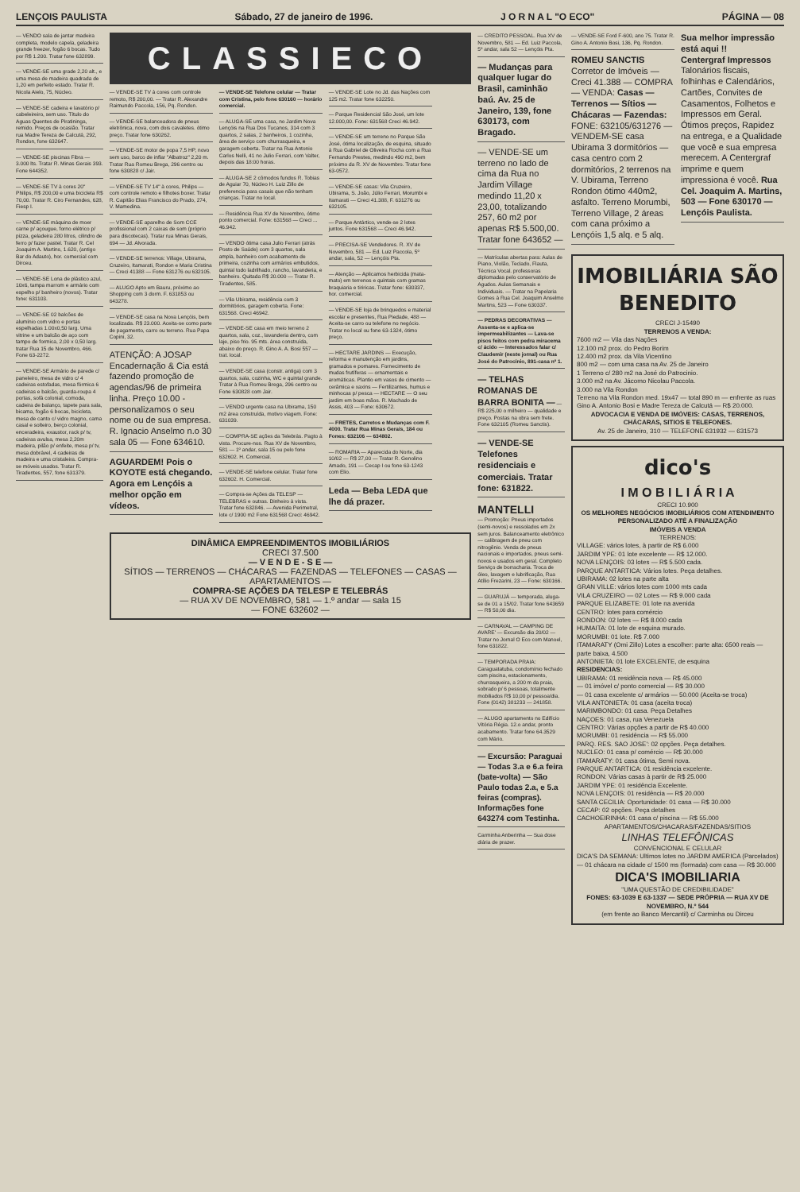LENÇOIS PAULISTA Sábado, 27 de janeiro de 1996. J O R N A L "O ECO" PÁGINA — 08
— VENDO sala de jantar madeira completa, modelo capela, geladeira grande freezer, fogão 6 bocas. Tudo por R$ 1.200. Tratar fone 632899.
— VENDE-SE uma grade 2,20 alt., e uma mesa de madeira quadrada de 1,20 em perfeito estado. Tratar R. Nicola Aielo, 75, Núcleo.
— VENDE-SE cadeira e lavatório p/ cabeleireiro, sem uso. Título do Aguas Quentes de Piratininga, remido. Preços de ocasião. Tratar rua Madre Tereza de Calcutá, 292, Rondon, fone 632647.
— VENDE-SE piscinas Fibra — 3.000 lts. Tratar R. Minas Gerais 393. Fone 644352.
— VENDE-SE TV à cores 20" Philips, R$ 200,00 e uma bicicleta R$ 70,00. Tratar R. Ciro Fernandes, 628, Fiesp I.
— VENDE-SE máquina de moer carne p/ açougue, forno elétrico p/ pizza, geladeira 280 litros, cilindro de ferro p/ fazer pastel. Tratar R. Cel Joaquim A. Martins, 1.620, (antigo Bar do Adauto), hor. comercial com Dirceu.
— VENDE-SE Lona de plástico azul, 10x6, tampa marrom e armário com espelho p/ banheiro (novos). Tratar fone: 631103.
— VENDE-SE 02 balcões de alumínio com vidro e portas espelhadas 1.00x0,50 larg. Uma vitrine e um balcão de aço com tampo de formica, 2,00 x 0,50 larg. tratar Rua 15 de Novembro, 466. Fone 63-2272.
— VENDE-SE Armário de parede c/ paneleiro, mesa de vidro c/ 4 cadeiras estofadas, mesa fórmica 6 cadeiras e balcão, guarda-roupa 4 portas, sofá colonial, comoda, cadeira de balanço, tapete para sala, bicama, fogão 6 bocas, bicicleta, mesa de canto c/ vidro magno, cama casal e solteiro, berço colonial, enceradeira, exaustor, rack p/ tv, cadeiras avulsa, mesa 2,20m madeira, pilão p/ enfeite, mesa p/ tv, mesa dobrável, 4 cadeiras de madeira e uma cristaleira. Compra-se móveis usados. Tratar R. Tiradentes, 557, fone 631379.
CLASSIECO
— VENDE-SE TV à cores com controle remoto, R$ 200,00. — Tratar R. Alexandre Raimundo Paccola, 156, Pq. Rondon.
— VENDE-SE balanceadora de pneus eletrônica, nova, com dois cavaletes. ótimo preço. Tratar fone 630262.
— VENDE-SE motor de popa 7,5 HP, novo sem uso, barco de inflar "Albatroz" 2,20 m. Tratar Rua Romeu Brega, 296 centro ou fone 630828 c/ Jair.
— VENDE-SE TV 14" à cores, Philips — com controle remoto e filhotes boxer. Tratar R. Capitão Elias Francisco do Prado, 274, V. Mamedina.
— VENDE-SE aparelho de Som CCE profissional com 2 caixas de som (próprio para discotecas). Tratar rua Minas Gerais, 694 — Jd. Alvorada.
— VENDE-SE terrenos: Village, Ubirama, Cruzeiro, Itamarati, Rondon e Maria Cristina — Creci 41388 — Fone 631276 ou 632105.
— ALUGO Apto em Bauru, próximo ao Shopping com 3 dorm. F. 631853 ou 643278.
— VENDE-SE casa na Nova Lençóis, bem localizada. R$ 23.000. Aceita-se como parte de pagamento, carro ou terreno. Rua Papa Copini, 32.
ATENÇÃO: A JOSAP Encadernação & Cia está fazendo promoção de agendas/96 de primeira linha. Preço 10.00 - personalizamos o seu nome ou de sua empresa. R. Ignacio Anselmo n.o 30 sala 05 — Fone 634610.
AGUARDEM! Pois o KOYOTE está chegando. Agora em Lençóis a melhor opção em vídeos.
— VENDE-SE Telefone celular — Tratar com Cristina, pelo fone 630160 — horário comercial.
— ALUGA-SE uma casa, no Jardim Nova Lençóis na Rua Dos Tucanos, 314 com 3 quartos, 2 salas, 2 banheiros, 1 cozinha, área de serviço com churrasqueira, e garagem coberta. Tratar na Rua Antonio Carlos Nelli, 41 no Julio Ferrari, com Valter, depois das 18:00 horas.
— ALUGA-SE 2 cômodos fundos R. Tobias de Aguiar 70, Núcleo H. Luiz Zillo de preferencia para casais que não tenham crianças. Tratar no local.
— Residência Rua XV de Novembro, ótimo ponto comercial. Fone: 631568 — Creci ... 46.942.
— VENDO ótima casa Julio Ferrari (atrás Posto de Saúde) com 3 quartos, sala ampla, banheiro com acabamento de primeira, cozinha com armários embutidos, quintal todo ladrilhado, rancho, lavanderia, e banheiro. Quitada R$ 20.000 — Tratar R. Tiradentes, 585.
— Vila Ubirama, residência com 3 dormitórios, garagem coberta. Fone: 631568. Creci 46942.
— VENDE-SE casa em meio terreno 2 quartos, sala, coz., lavanderia dentro, com laje, piso frio. 95 mts. área construída, abaixo do preço. R. Gino A. A. Bosi 557 — trat. local.
— VENDE-SE casa (constr. antiga) com 3 quartos, sala, cozinha, WC e quintal grande. Tratar à Rua Romeu Brega, 296 centro ou Fone 630828 com Jair.
— VENDO urgente casa na Ubirama, 150 m2 área construída, motivo viagem. Fone: 631039.
— COMPRA-SE ações da Telebrás. Pagto à vista. Procure-nos. Rua XV de Novembro, 581 — 1º andar, sala 15 ou pelo fone 632602. H. Comercial.
— VENDE-SE telefone celular. Tratar fone 632602. H. Comercial.
— Compra-se Ações da TELESP — TELEBRAS e outras. Dinheiro à vista. Tratar fone 632846. — Avenida Perimetral, lote c/ 1900 m2 Fone 631568 Creci: 46942.
— VENDE-SE Lote no Jd. das Nações com 125 m2. Tratar fone 632250.
— Parque Residencial São José, um lote 12.000,00. Fone: 631568 Creci 46.942.
— VENDE-SE um terreno no Parque São José, ótima localização, de esquina, situado à Rua Gabriel de Oliveira Rocha com a Rua Fernando Prestes, medindo 490 m2, bem próximo da R. XV de Novembro. Tratar fone 63-0572.
— VENDE-SE casas: Vila Cruzeiro, Ubirama, S. João, Júlio Ferrari, Morumbi e Itamarati — Creci 41.388, F. 631276 ou 632105.
— Parque Antártico, vende-se 2 lotes juntos. Fone 631568 — Creci 46.942.
— PRECISA-SE Vendedores. R. XV de Novembro, 581 — Ed. Luiz Paccola, 5º andar, sala, 52 — Lençóis Pta.
— Atenção — Aplicamos herbicida (mata-mato) em terrenos e quintais com gramas braquiaria e tiriricas. Tratar fone: 630337, hor. comercial.
— VENDE-SE loja de brinquedos e material escolar e presentes, Rua Piedade, 488 — Aceita-se carro ou telefone no negócio. Tratar no local ou fone 63-1324, ótimo preço.
— HECTARE JARDINS — Execução, reforma e manutenção em jardins, gramados e pomares. Fornecimento de mudas frutíferas — ornamentais e aromáticas. Plantio em vasos de cimento — cerâmica e xaxins — Fertilizantes, humus e minhocas p/ pesca — HECTARE — O seu jardim em boas mãos. R. Machado de Assis, 403 — Fone: 630672.
— FRETES, Carretos e Mudanças com F. 4000. Tratar Rua Minas Gerais, 184 ou Fones: 632106 — 634802.
— ROMARIA — Aparecida do Norte, dia 10/02 — R$ 27,00 — Tratar R. Genolino Amado, 191 — Cecap I ou fone 63-1243 com Elio.
Leda — Beba LEDA que lhe dá prazer.
DINÂMICA EMPREENDIMENTOS IMOBILIÁRIOS
CRECI 37.500
— V E N D E - S E —
SÍTIOS — TERRENOS — CHÁCARAS — FAZENDAS — TELEFONES — CASAS — APARTAMENTOS —
COMPRA-SE AÇÕES DA TELESP E TELEBRÁS
— RUA XV DE NOVEMBRO, 581 — 1.º andar — sala 15
— FONE 632602 —
— CREDITO PESSOAL. Rua XV de Novembro, 581 — Ed. Luiz Paccola, 5º andar, sala 52 — Lençóis Pta.
— Mudanças para qualquer lugar do Brasil, caminhão baú. Av. 25 de Janeiro, 139, fone 630173, com Bragado.
— VENDE-SE um terreno no lado de cima da Rua no Jardim Village medindo 11,20 x 23,00, totalizando 257, 60 m2 por apenas R$ 5.500,00. Tratar fone 643652 —
— Matrículas abertas para: Aulas de Piano, Violão, Teclado, Flauta, Técnica Vocal. professoras diplomadas pelo conservatório de Agudos. Aulas Semanais e Individuais. — Tratar na Papelaria Gomes à Rua Cel. Joaquim Anselmo Martins, 523 — Fone 630337.
— PEDRAS DECORATIVAS — Assenta-se e aplica-se impermeabilizantes — Lava-se pisos feitos com pedra miracema c/ ácido — Interessados falar c/ Claudemir (neste jornal) ou Rua José do Patrocínio, 891-casa nº 1.
— TELHAS ROMANAS DE BARRA BONITA — — R$ 225,00 o milheiro — qualidade e preço. Postas na obra sem frete. Fone 632105 (Romeu Sanctis).
— VENDE-SE Telefones residenciais e comerciais. Tratar fone: 631822.
MANTELLI
— Promoção: Pneus importados (semi-novos) e ressolados em 2x sem juros. Balanceamento eletrônico — calibragem de pneu com nitrogênio. Venda de pneus nacionais e importados, pneus semi-novos e usados em geral. Completo Serviço de borracharia. Troca de óleo, lavagem e lubrificação, Rua Atílio Frezarini, 23 — Fone: 630166.
— GUARUJÁ — temporada, aluga-se de 01 a 15/02. Tratar fone 643659 — R$ 50,00 dia.
— CARNAVAL — CAMPING DE AVARE' — Excursão dia 20/02 — Tratar no Jornal O Eco com Manoel, fone 631822.
— TEMPORADA PRAIA: Caraguatatuba, condomínio fechado com piscina, estacionamento, churrasqueira, a 200 m da praia, sobrado p/ 6 pessoas, totalmente mobiliados R$ 10,00 p/ pessoa/dia. Fone (0142) 381233 — 241858.
— ALUGO apartamento no Edifício Vitória Régia. 12.o andar, pronto acabamento. Tratar fone 64.3529 com Mário.
— Excursão: Paraguai — Todas 3.a e 6.a feira (bate-volta) — São Paulo todas 2.a, e 5.a feiras (compras). Informações fone 643274 com Testinha.
Carminha Anberinha — Sua dose diária de prazer.
— VENDE-SE Ford F-600, ano 75. Tratar R. Gino A. Antonio Bosi, 136, Pq. Rondon.
ROMEU SANCTIS
Corretor de Imóveis — Creci 41.388 — COMPRA — VENDA: Casas — Terrenos — Sítios — Chácaras — Fazendas: FONE: 632105/631276 — VENDEM-SE casa Ubirama 3 dormitórios — casa centro com 2 dormitórios, 2 terrenos na V. Ubirama, Terreno Rondon ótimo 440m2, asfalto. Terreno Morumbi, Terreno Village, 2 áreas com cana próximo a Lençóis 1,5 alq. e 5 alq.
Sua melhor impressão está aqui !!
Centergraf Impressos
Talonários fiscais, folhinhas e Calendários, Cartões, Convites de Casamentos, Folhetos e Impressos em Geral. Ótimos preços, Rapidez na entrega, e a Qualidade que você e sua empresa merecem. A Centergraf imprime e quem impressiona é você. Rua Cel. Joaquim A. Martins, 503 — Fone 630170 — Lençóis Paulista.
IMOBILIÁRIA SÃO BENEDITO
CRECI J-15490
TERRENOS A VENDA:
7600 m2 — Vila das Nações
12.100 m2 prox. do Pedro Borim
12.400 m2 prox. da Vila Vicentino
800 m2 — com uma casa na Av. 25 de Janeiro
1 Terreno c/ 280 m2 na José do Patrocinio.
3.000 m2 na Av. Jácomo Nicolau Paccola.
3.000 na Vila Rondon
Terreno na Vila Rondon med. 19x47 — total 890 m — enfrente as ruas Gino A. Antonio Bosi e Madre Tereza de Calcutá — R$ 20.000.
ADVOCACIA E VENDA DE IMÓVEIS: CASAS, TERRENOS, CHÁCARAS, SITIOS E TELEFONES.
Av. 25 de Janeiro, 310 — TELEFONE 631932 — 631573
dico's
I M O B I L I Á R I A
CRECI 10.900
OS MELHORES NEGÓCIOS IMOBILIÁRIOS COM ATENDIMENTO PERSONALIZADO ATÉ A FINALIZAÇÃO
IMÓVEIS A VENDA
TERRENOS:
VILLAGE: vários lotes, à partir de R$ 6.000
JARDIM YPE: 01 lote excelente — R$ 12.000.
NOVA LENÇOIS: 03 lotes — R$ 5.500 cada.
PARQUE ANTARTICA: Vários lotes. Peça detalhes.
UBIRAMA: 02 lotes na parte alta
GRAN VILLE: vários lotes com 1000 mts cada
VILA CRUZEIRO — 02 Lotes — R$ 9.000 cada
PARQUE ELIZABETE: 01 lote na avenida
CENTRO: lotes para comércio
RONDON: 02 lotes — R$ 8.000 cada
HUMAITA: 01 lote de esquina murado.
MORUMBI: 01 lote. R$ 7.000
ITAMARATY (Omi Zillo) Lotes a escolher: parte alta: 6500 reais — parte baixa, 4.500
ANTONIETA: 01 lote EXCELENTE, de esquina
RESIDENCIAS:
UBIRAMA: 01 residência nova — R$ 45.000
— 01 imóvel c/ ponto comercial — R$ 30.000
— 01 casa excelente c/ armários — 50.000 (Aceita-se troca)
VILA ANTONIETA: 01 casa (aceita troca)
MARIMBONDO: 01 casa. Peça Detalhes
NAÇOES: 01 casa, rua Venezuela
CENTRO: Várias opções a partir de R$ 40.000
MORUMBI: 01 residência — R$ 55.000
PARQ. RES. SAO JOSE': 02 opções. Peça detalhes.
NUCLEO: 01 casa p/ comércio — R$ 30.000
ITAMARATY: 01 casa ótima, Semi nova.
PARQUE ANTARTICA: 01 residência excelente.
RONDON: Várias casas à partir de R$ 25.000
JARDIM YPE: 01 residência Excelente.
NOVA LENÇOIS: 01 residência — R$ 20.000
SANTA CECILIA: Oportunidade: 01 casa — R$ 30.000
CECAP: 02 opções. Peça detalhes
CACHOEIRINHA: 01 casa c/ piscina — R$ 55.000
APARTAMENTOS/CHACARAS/FAZENDAS/SITIOS
LINHAS TELEFÔNICAS
CONVENCIONAL E CELULAR
DICA'S DA SEMANA: Ultimos lotes no JARDIM AMERICA (Parcelados) — 01 chácara na cidade c/ 1500 ms (formada) com casa — R$ 30.000
DICA'S IMOBILIARIA
"UMA QUESTÃO DE CREDIBILIDADE"
FONES: 63-1039 E 63-1337 — SEDE PRÓPRIA — RUA XV DE NOVEMBRO, N.º 544
(em frente ao Banco Mercantil) c/ Carminha ou Dirceu